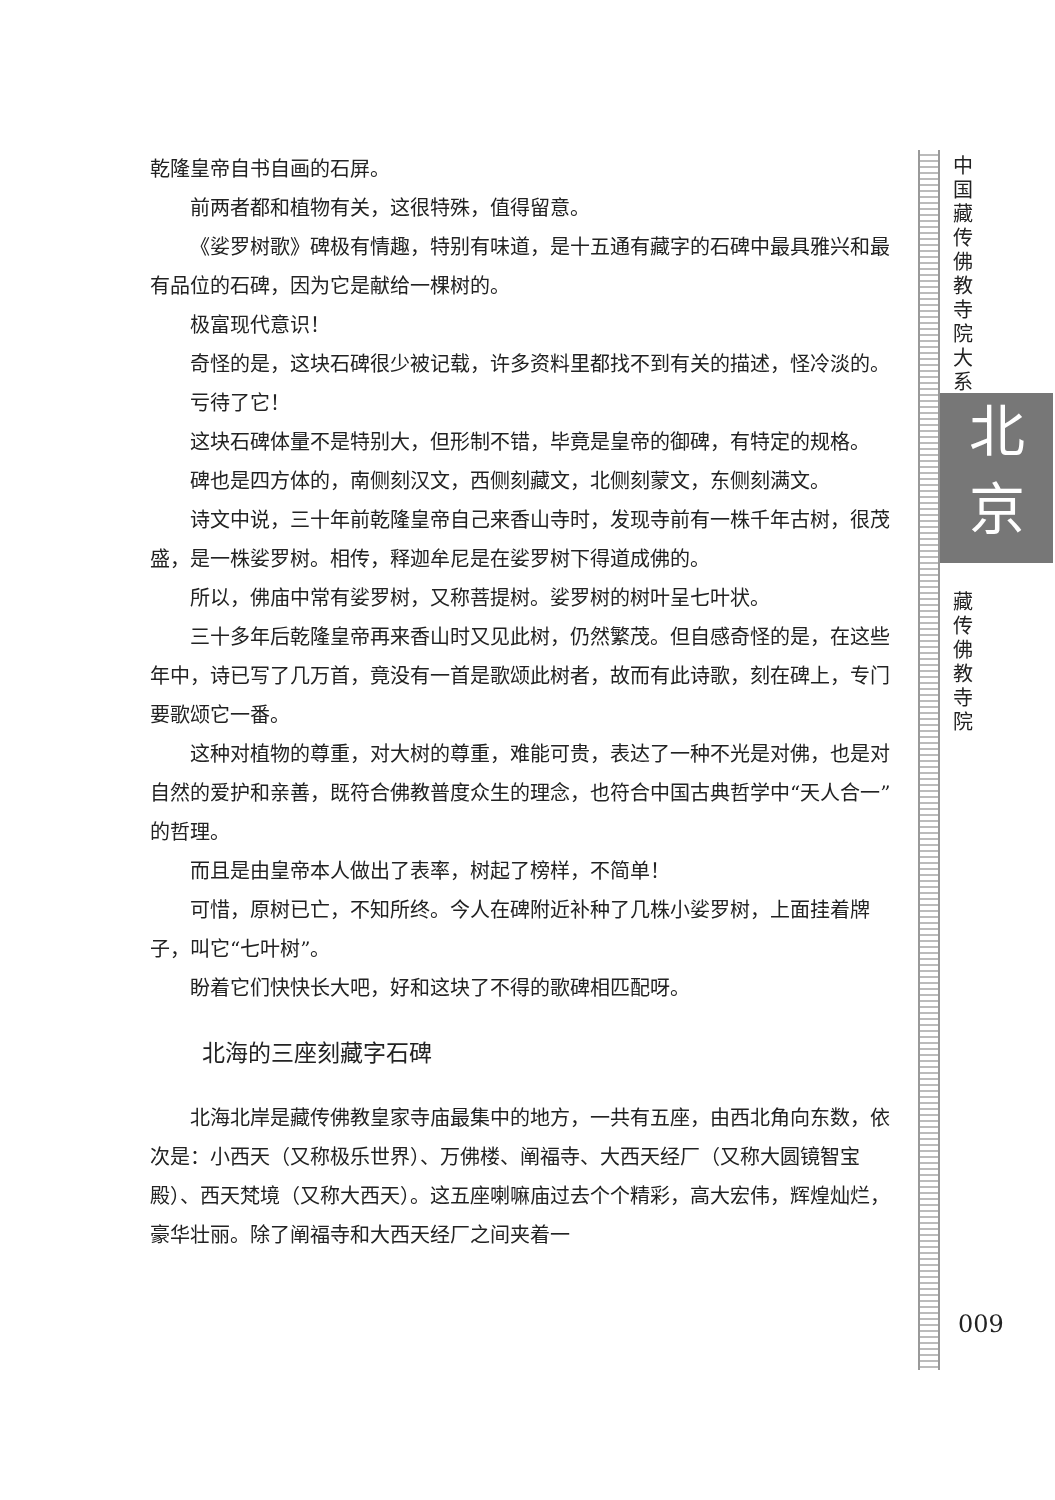乾隆皇帝自书自画的石屏。
前两者都和植物有关，这很特殊，值得留意。
《娑罗树歌》碑极有情趣，特别有味道，是十五通有藏字的石碑中最具雅兴和最有品位的石碑，因为它是献给一棵树的。
极富现代意识！
奇怪的是，这块石碑很少被记载，许多资料里都找不到有关的描述，怪冷淡的。
亏待了它！
这块石碑体量不是特别大，但形制不错，毕竟是皇帝的御碑，有特定的规格。
碑也是四方体的，南侧刻汉文，西侧刻藏文，北侧刻蒙文，东侧刻满文。
诗文中说，三十年前乾隆皇帝自己来香山寺时，发现寺前有一株千年古树，很茂盛，是一株娑罗树。相传，释迦牟尼是在娑罗树下得道成佛的。
所以，佛庙中常有娑罗树，又称菩提树。娑罗树的树叶呈七叶状。
三十多年后乾隆皇帝再来香山时又见此树，仍然繁茂。但自感奇怪的是，在这些年中，诗已写了几万首，竟没有一首是歌颂此树者，故而有此诗歌，刻在碑上，专门要歌颂它一番。
这种对植物的尊重，对大树的尊重，难能可贵，表达了一种不光是对佛，也是对自然的爱护和亲善，既符合佛教普度众生的理念，也符合中国古典哲学中“天人合一”的哲理。
而且是由皇帝本人做出了表率，树起了榜样，不简单！
可惜，原树已亡，不知所终。今人在碑附近补种了几株小娑罗树，上面挂着牌子，叫它“七叶树”。
盼着它们快快长大吧，好和这块了不得的歌碑相匹配呀。
北海的三座刻藏字石碑
北海北岸是藏传佛教皇家寺庙最集中的地方，一共有五座，由西北角向东数，依次是：小西天（又称极乐世界）、万佛楼、阐福寺、大西天经厂（又称大圆镜智宝殿）、西天梵境（又称大西天）。这五座喇嘛庙过去个个精彩，高大宏伟，辉煌灿烂，豪华壮丽。除了阐福寺和大西天经厂之间夹着一
中国藏传佛教寺院大系
北
京
藏传佛教寺院
009